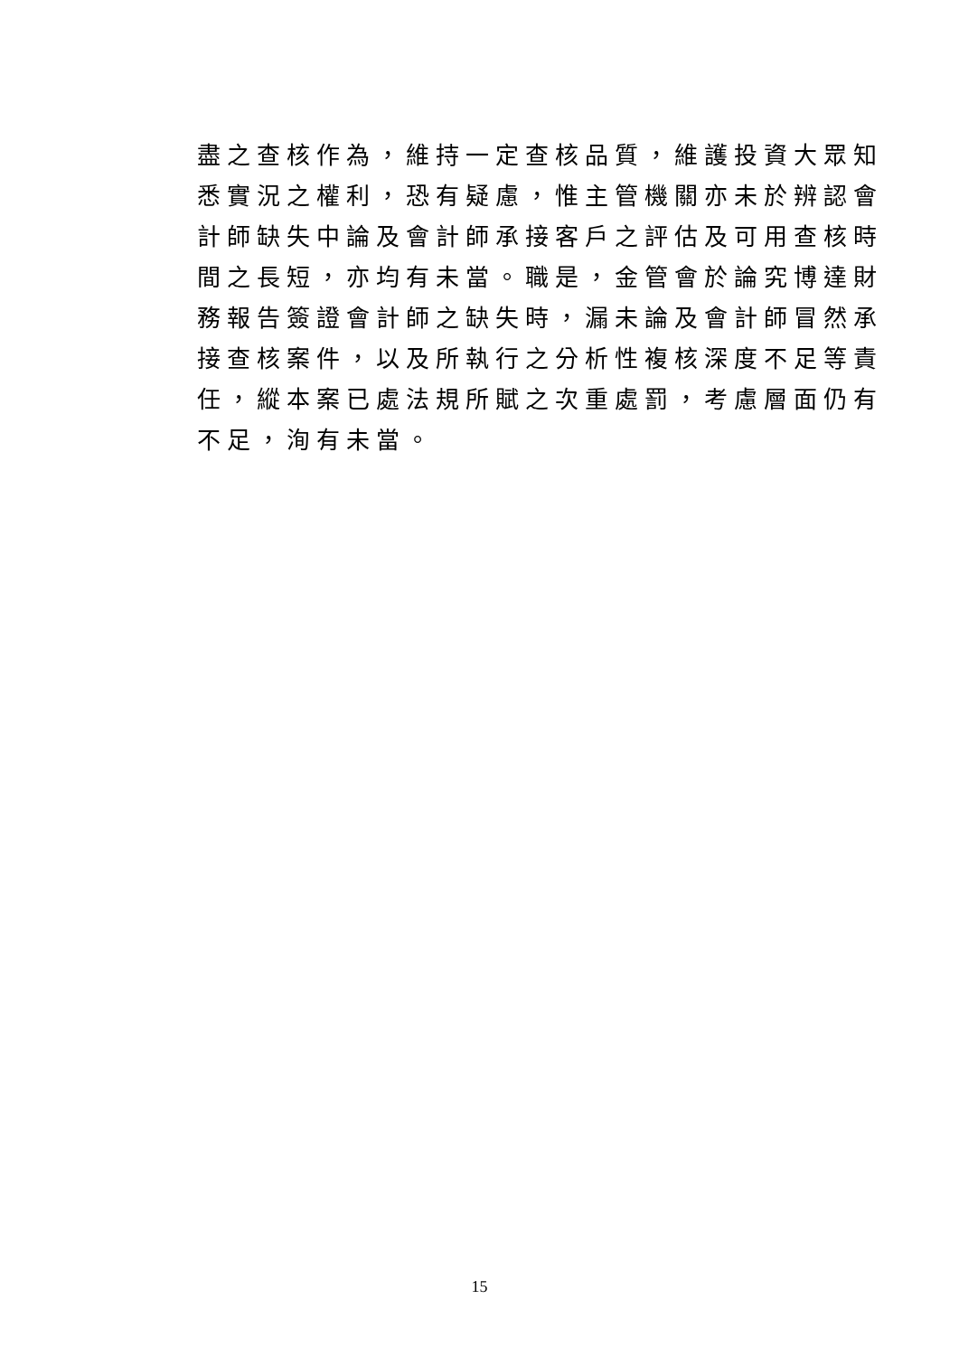盡之查核作為，維持一定查核品質，維護投資大眾知
悉實況之權利，恐有疑慮，惟主管機關亦未於辨認會
計師缺失中論及會計師承接客戶之評估及可用查核時
間之長短，亦均有未當。職是，金管會於論究博達財
務報告簽證會計師之缺失時，漏未論及會計師冒然承
接查核案件，以及所執行之分析性複核深度不足等責
任，縱本案已處法規所賦之次重處罰，考慮層面仍有
不足，洵有未當。
15